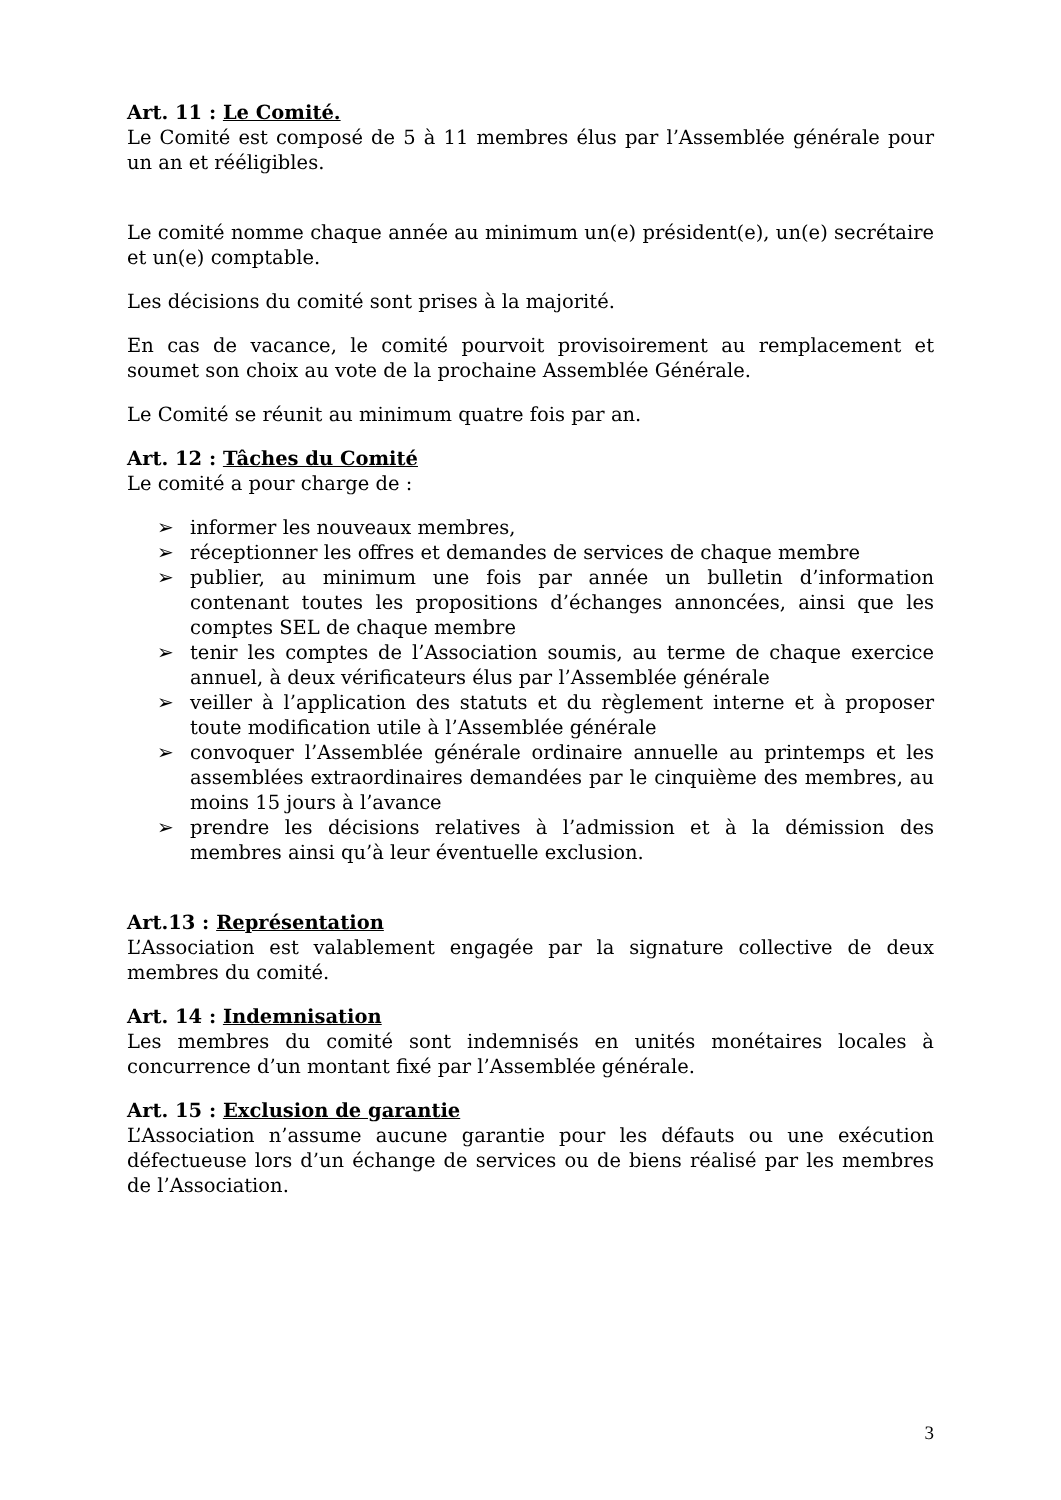Art. 11 : Le Comité.
Le Comité est composé de 5 à 11 membres élus par l’Assemblée générale pour un an et rééligibles.
Le comité nomme chaque année au minimum un(e) président(e), un(e) secrétaire et un(e) comptable.
Les décisions du comité sont prises à la majorité.
En cas de vacance, le comité pourvoit provisoirement au remplacement et soumet son choix au vote de la prochaine Assemblée Générale.
Le Comité se réunit au minimum quatre fois par an.
Art. 12 : Tâches du Comité
Le comité a pour charge de :
➢ informer les nouveaux membres,
➢ réceptionner les offres et demandes de services de chaque membre
➢ publier, au minimum une fois par année un bulletin d’information contenant toutes les propositions d’échanges annoncées, ainsi que les comptes SEL de chaque membre
➢ tenir les comptes de l’Association soumis, au terme de chaque exercice annuel, à deux vérificateurs élus par l’Assemblée générale
➢ veiller à l’application des statuts et du règlement interne et à proposer toute modification utile à l’Assemblée générale
➢ convoquer l’Assemblée générale ordinaire annuelle au printemps et les assemblées extraordinaires demandées par le cinquième des membres, au moins 15 jours à l’avance
➢ prendre les décisions relatives à l’admission et à la démission des membres ainsi qu’à leur éventuelle exclusion.
Art.13 : Représentation
L’Association est valablement engagée par la signature collective de deux membres du comité.
Art. 14 : Indemnisation
Les membres du comité sont indemnisés en unités monétaires locales à concurrence d’un montant fixé par l’Assemblée générale.
Art. 15 : Exclusion de garantie
L’Association n’assume aucune garantie pour les défauts ou une exécution défectueuse lors d’un échange de services ou de biens réalisé par les membres de l’Association.
3